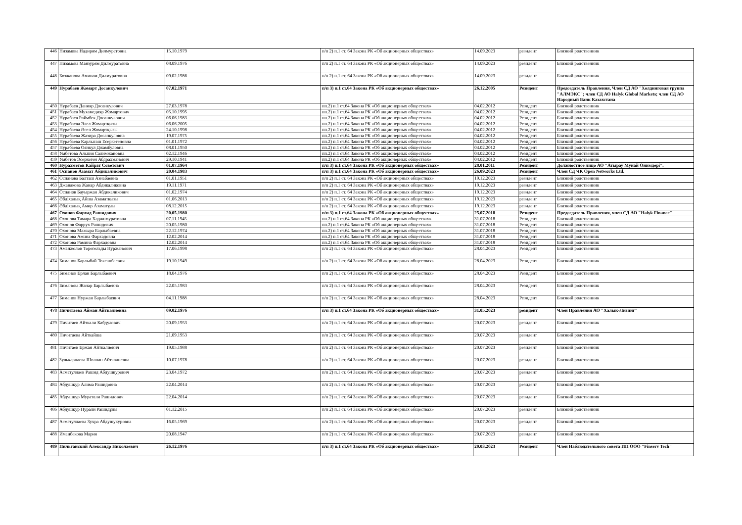| 446 | Низамова Надирям Дилмуратовна | 15.10.1979 | п/п 2) п.1 ст. 64 Закона РК «Об акционерных обществах» | 14.09.2023 | резидент | Близкий родственник |
| 447 | Низамова Манзурям Дилмуратовна | 08.09.1976 | п/п 2) п.1 ст. 64 Закона РК «Об акционерных обществах» | 14.09.2023 | резидент | Близкий родственник |
| 448 | Бозжанова Аминам Дилмуратовна | 09.02.1986 | п/п 2) п.1 ст. 64 Закона РК «Об акционерных обществах» | 14.09.2023 | резидент | Близкий родственник |
| 449 | Нурабаев Жомарт Досанкулович | 07.02.1971 | п/п 3) п.1 ст.64 Закона РК «Об акционерных обществах» | 26.12.2005 | Резидент | Председатель Правления, Член СД АО "Холдинговая группа "АЛМЭКС"; член СД АО Halyk Global Markets; член СД АО Народный Банк Казахстана |
| 450 | Нурабаев Данияр Досанкулович | 27.03.1978 | пп.2) п.1 ст.64 Закона РК «Об акционерных обществах» | 04.02.2012 | Резидент | Близкий родственник |
| 451 | Нурабаев Мухамедияр Жомартович | 05.10.1995 | пп.2) п.1 ст.64 Закона РК «Об акционерных обществах» | 04.02.2012 | Резидент | Близкий родственник |
| 452 | Нурабаев Раймбек Досанкулович | 06.06.1983 | пп.2) п.1 ст.64 Закона РК «Об акционерных обществах» | 04.02.2012 | Резидент | Близкий родственник |
| 453 | Нурабаева Элел Жомартқызы | 06.06.2005 | пп.2) п.1 ст.64 Закона РК «Об акционерных обществах» | 04.02.2012 | Резидент | Близкий родственник |
| 454 | Нурабаева Әсел Жомартқызы | 24.10.1998 | пп.2) п.1 ст.64 Закона РК «Об акционерных обществах» | 04.02.2012 | Резидент | Близкий родственник |
| 455 | Нурабаева Жазира Досанкуловна | 19.07.1975 | пп.2) п.1 ст.64 Закона РК «Об акционерных обществах» | 04.02.2012 | Резидент | Близкий родственник |
| 456 | Нурабаева Карлыгаш Есеркегеновна | 01.01.1972 | пп.2) п.1 ст.64 Закона РК «Об акционерных обществах» | 04.02.2012 | Резидент | Близкий родственник |
| 457 | Нурабаева Оянкул Джамбуловна | 08.01.1950 | пп.2) п.1 ст.64 Закона РК «Об акционерных обществах» | 04.02.2012 | Резидент | Близкий родственник |
| 458 | Умбетова Альпия Салимжановна | 02.12.1946 | пп.2) п.1 ст.64 Закона РК «Об акционерных обществах» | 04.02.2012 | Резидент | Близкий родственник |
| 459 | Умбетов Эсеркеген Абдрахманович | 29.10.1941 | пп.2) п.1 ст.64 Закона РК «Об акционерных обществах» | 04.02.2012 | Резидент | Близкий родственник |
| 460 | Нурахметов Кайрат Советович | 01.07.1964 | п/п 3) п.1 ст.64 Закона РК «Об акционерных обществах» | 28.01.2011 | Резидент | Должностное лицо АО "Атырау Мунай Онимдерi". |
| 461 | Оспанов Азамат Абдикаликович | 20.04.1983 | п/п 3) п.1 ст.64 Закона РК «Об акционерных обществах» | 26.09.2023 | Резидент | Член СД ЧК Open Networks Ltd. |
| 462 | Оспанова Балташ Азнабаевна | 01.01.1951 | п/п 2) п.1 ст. 64 Закона РК «Об акционерных обществах» | 19.12.2023 | резидент | Близкий родственник |
| 463 | Джанакова Жанар Абдикаликовна | 19.11.1971 | п/п 2) п.1 ст. 64 Закона РК «Об акционерных обществах» | 19.12.2023 | резидент | Близкий родственник |
| 464 | Оспанов Бауыржан Абдикаликович | 01.02.1974 | п/п 2) п.1 ст. 64 Закона РК «Об акционерных обществах» | 19.12.2023 | резидент | Близкий родственник |
| 465 | Әбдiхалық Айша Азаматқызы | 01.06.2013 | п/п 2) п.1 ст. 64 Закона РК «Об акционерных обществах» | 19.12.2023 | резидент | Близкий родственник |
| 466 | Әбдiхалық Амир Азаматұлы | 08.12.2015 | п/п 2) п.1 ст. 64 Закона РК «Об акционерных обществах» | 19.12.2023 | резидент | Близкий родственник |
| 467 | Охонов Фархад Рашидович | 20.05.1980 | п/п 3) п.1 ст.64 Закона РК «Об акционерных обществах» | 25.07.2018 | Резидент | Председатель Правления, член СД АО "Halyk Finance" |
| 468 | Охонова Тамара Хаджимуратовна | 07.11.1945 | пп.2) п.1 ст.64 Закона РК «Об акционерных обществах» | 31.07.2018 | Резидент | Близкий родственник |
| 469 | Охонов Фаррух Рашидович | 20.05.1980 | пп.2) п.1 ст.64 Закона РК «Об акционерных обществах» | 31.07.2018 | Резидент | Близкий родственник |
| 470 | Охонова Мажыра Барлыбаевна | 22.12.1974 | пп.2) п.1 ст.64 Закона РК «Об акционерных обществах» | 31.07.2018 | Резидент | Близкий родственник |
| 471 | Охонова Амина Фархадовна | 12.02.2014 | пп.2) п.1 ст.64 Закона РК «Об акционерных обществах» | 31.07.2018 | Резидент | Близкий родственник |
| 472 | Охонова Рамина Фархадовна | 12.02.2014 | пп.2) п.1 ст.64 Закона РК «Об акционерных обществах» | 31.07.2018 | Резидент | Близкий родственник |
| 473 | Аманжолов Торегельды Нуржанович | 17.06.1998 | п/п 2) п.1 ст. 64 Закона РК «Об акционерных обществах» | 28.04.2023 | Резидент | Близкий родственник |
| 474 | Биманов Барлыбай Токсанбаевич | 19.10.1949 | п/п 2) п.1 ст. 64 Закона РК «Об акционерных обществах» | 28.04.2023 | Резидент | Близкий родственник |
| 475 | Биманов Ерлан Барлыбаевич | 18.04.1976 | п/п 2) п.1 ст. 64 Закона РК «Об акционерных обществах» | 28.04.2023 | Резидент | Близкий родственник |
| 476 | Биманова Жанар Барлыбаевна | 22.05.1983 | п/п 2) п.1 ст. 64 Закона РК «Об акционерных обществах» | 28.04.2023 | Резидент | Близкий родственник |
| 477 | Биманов Нуржан Барлыбаевич | 04.11.1988 | п/п 2) п.1 ст. 64 Закона РК «Об акционерных обществах» | 28.04.2023 | Резидент | Близкий родственник |
| 478 | Пичитаева Айман Айткалиевна | 09.02.1976 | п/п 3) п.1 ст.64 Закона РК «Об акционерных обществах» | 31.05.2023 | резидент | Член Правления АО "Халык-Лизинг" |
| 479 | Пичитаев Айткали Кабдулович | 20.09.1953 | п/п 2) п.1 ст. 64 Закона РК «Об акционерных обществах» | 20.07.2023 | резидент | Близкий родственник |
| 480 | Пичитаева Айткайша | 21.09.1953 | п/п 2) п.1 ст. 64 Закона РК «Об акционерных обществах» | 20.07.2023 | резидент | Близкий родственник |
| 481 | Пичитаев Ержан Айткалиевич | 19.05.1988 | п/п 2) п.1 ст. 64 Закона РК «Об акционерных обществах» | 20.07.2023 | резидент | Близкий родственник |
| 482 | Зулькарнаева Шолпан Айткалиевна | 10.07.1978 | п/п 2) п.1 ст. 64 Закона РК «Об акционерных обществах» | 20.07.2023 | резидент | Близкий родственник |
| 483 | Асматуллаев Рашид Абдушкурович | 23.04.1972 | п/п 2) п.1 ст. 64 Закона РК «Об акционерных обществах» | 20.07.2023 | резидент | Близкий родственник |
| 484 | Абдушкур Алима Рашидовна | 22.04.2014 | п/п 2) п.1 ст. 64 Закона РК «Об акционерных обществах» | 20.07.2023 | резидент | Близкий родственник |
| 485 | Абдушкур Муратали Рашидович | 22.04.2014 | п/п 2) п.1 ст. 64 Закона РК «Об акционерных обществах» | 20.07.2023 | резидент | Близкий родственник |
| 486 | Абдушкур Нурали Рашидұлы | 01.12.2015 | п/п 2) п.1 ст. 64 Закона РК «Об акционерных обществах» | 20.07.2023 | резидент | Близкий родственник |
| 487 | Асматуллаева Зухра Абдушукуровна | 16.05.1969 | п/п 2) п.1 ст. 64 Закона РК «Об акционерных обществах» | 20.07.2023 | резидент | Близкий родственник |
| 488 | Иманбекова Мария | 20.08.1947 | п/п 2) п.1 ст. 64 Закона РК «Об акционерных обществах» | 20.07.2023 | резидент | Близкий родственник |
| 489 | Пильганский Александр Николаевич | 26.12.1976 | п/п 3) п.1 ст.64 Закона РК «Об акционерных обществах» | 20.03.2023 | Резидент | Член Наблюдательного совета ИП ООО "Finserv Tech" |